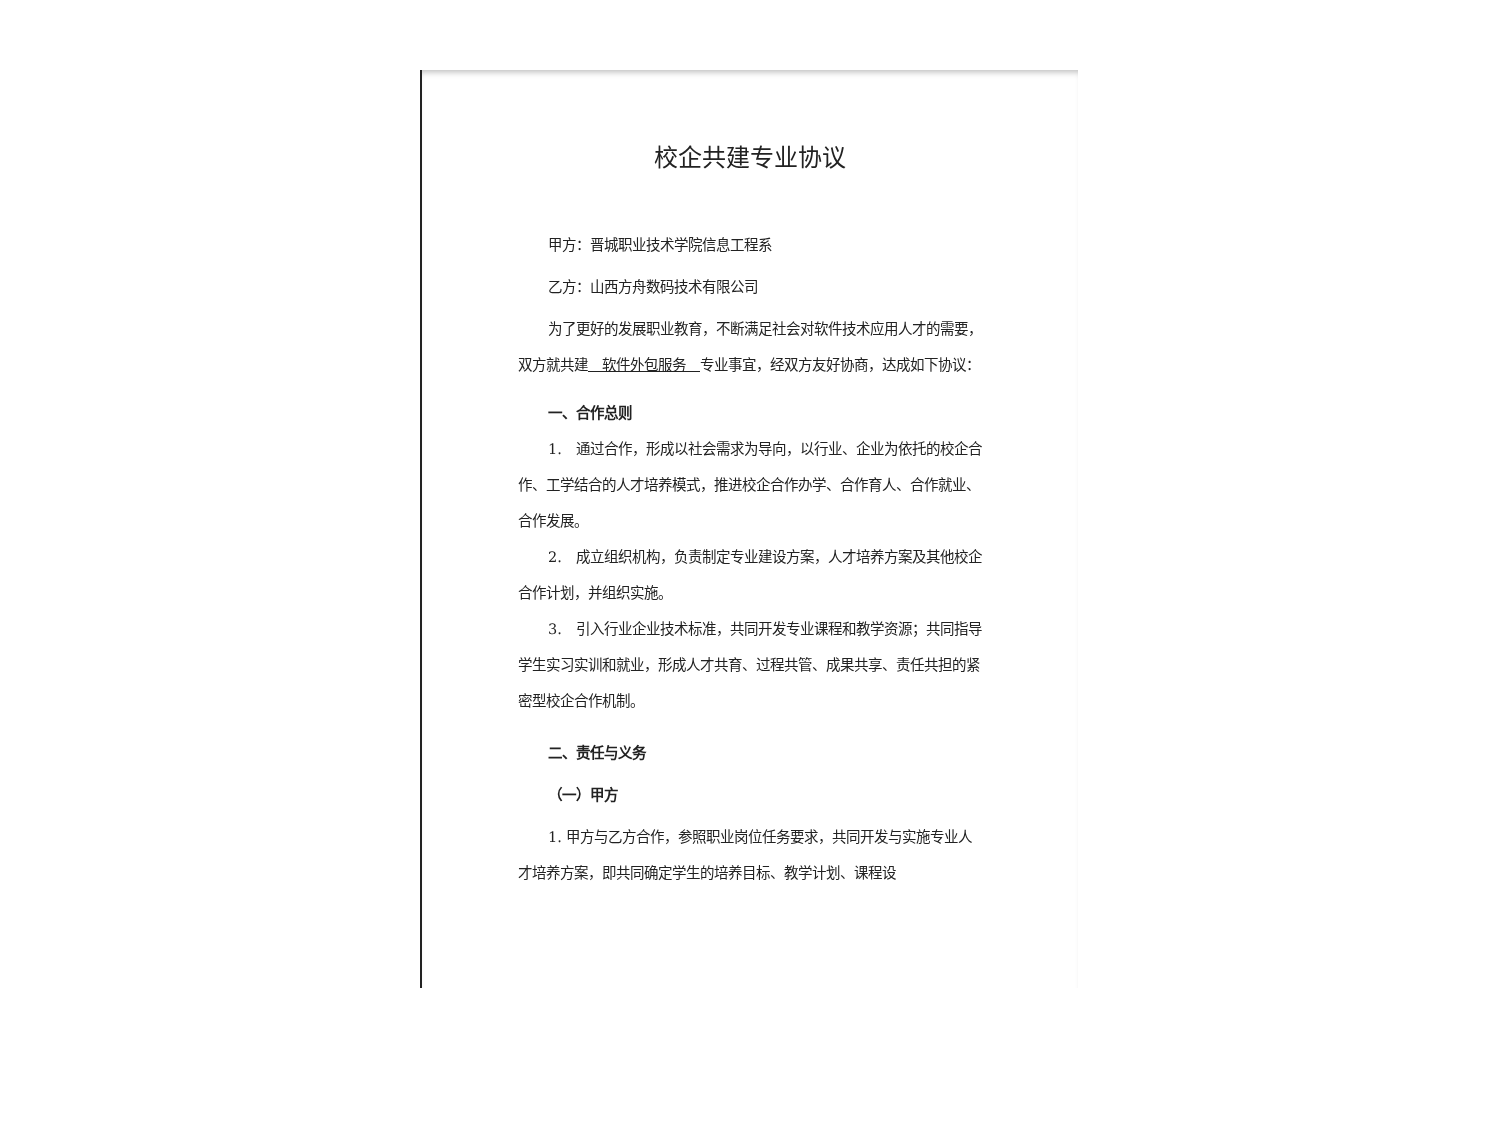校企共建专业协议
甲方：晋城职业技术学院信息工程系
乙方：山西方舟数码技术有限公司
为了更好的发展职业教育，不断满足社会对软件技术应用人才的需要，双方就共建　软件外包服务　专业事宜，经双方友好协商，达成如下协议：
一、合作总则
1.　通过合作，形成以社会需求为导向，以行业、企业为依托的校企合作、工学结合的人才培养模式，推进校企合作办学、合作育人、合作就业、合作发展。
2.　成立组织机构，负责制定专业建设方案，人才培养方案及其他校企合作计划，并组织实施。
3.　引入行业企业技术标准，共同开发专业课程和教学资源；共同指导学生实习实训和就业，形成人才共育、过程共管、成果共享、责任共担的紧密型校企合作机制。
二、责任与义务
（一）甲方
1. 甲方与乙方合作，参照职业岗位任务要求，共同开发与实施专业人才培养方案，即共同确定学生的培养目标、教学计划、课程设